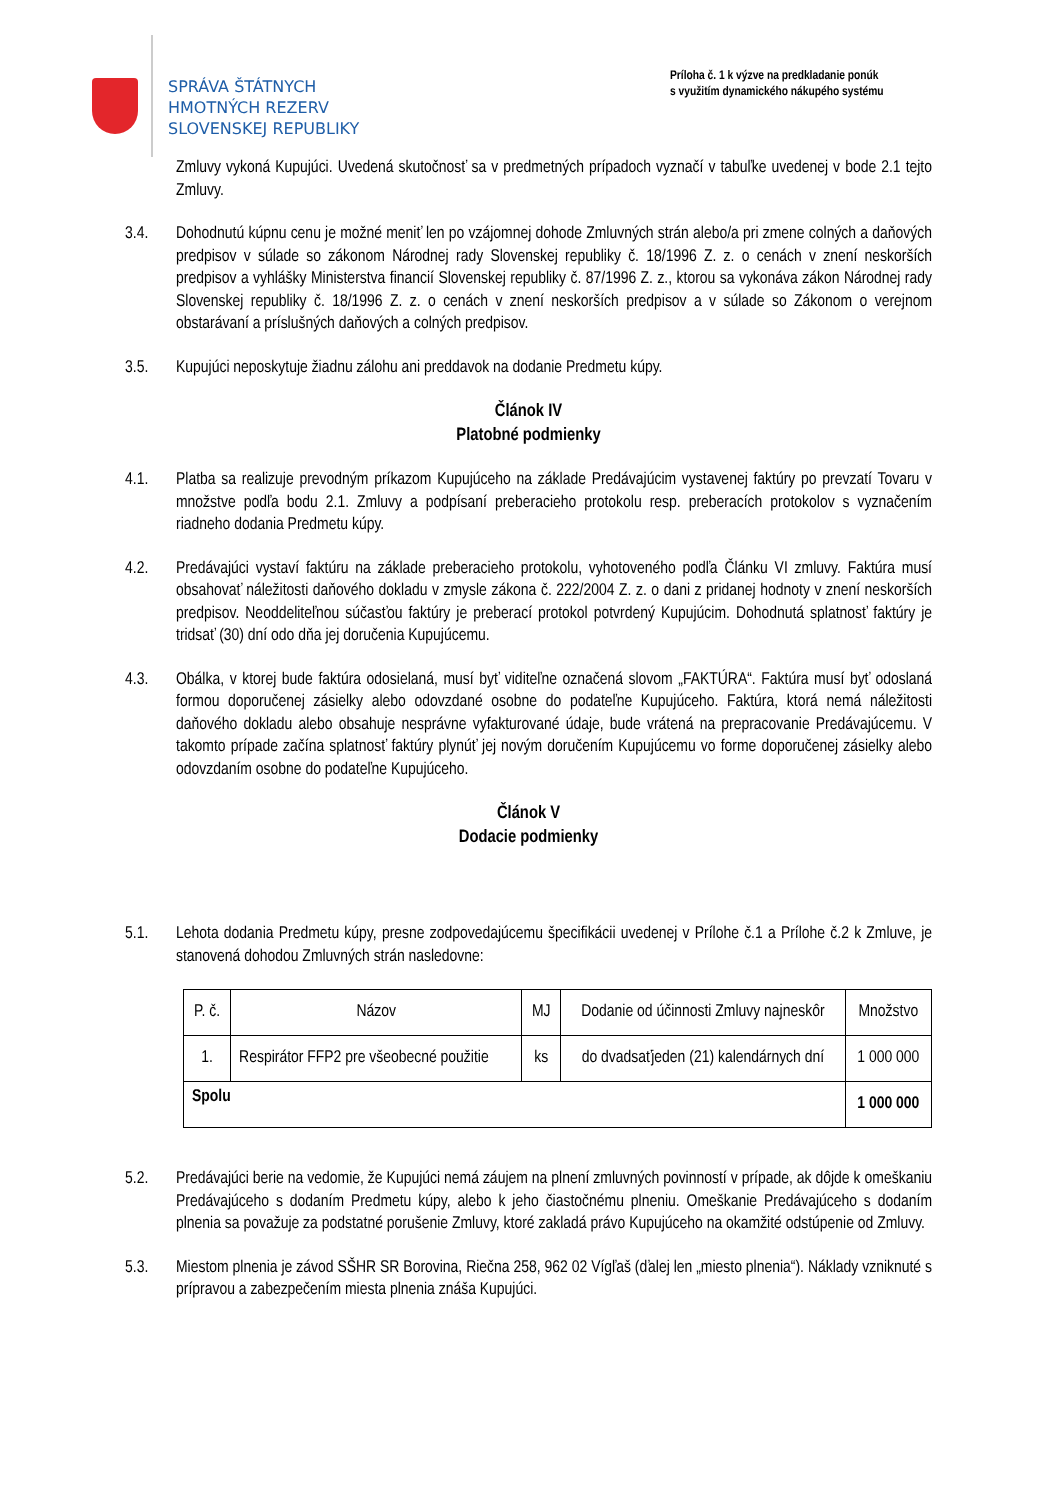SPRÁVA ŠTÁTNYCH
HMOTNÝCH REZERV
SLOVENSKEJ REPUBLIKY
Príloha č. 1 k výzve na predkladanie ponúk
s využitím dynamického nákupého systému
Zmluvy vykoná Kupujúci. Uvedená skutočnosť sa v predmetných prípadoch vyznačí v tabuľke uvedenej v bode 2.1 tejto Zmluvy.
3.4. Dohodnutú kúpnu cenu je možné meniť len po vzájomnej dohode Zmluvných strán alebo/a pri zmene colných a daňových predpisov v súlade so zákonom Národnej rady Slovenskej republiky č. 18/1996 Z. z. o cenách v znení neskorších predpisov a vyhlášky Ministerstva financií Slovenskej republiky č. 87/1996 Z. z., ktorou sa vykonáva zákon Národnej rady Slovenskej republiky č. 18/1996 Z. z. o cenách v znení neskorších predpisov a v súlade so Zákonom o verejnom obstarávaní a príslušných daňových a colných predpisov.
3.5. Kupujúci neposkytuje žiadnu zálohu ani preddavok na dodanie Predmetu kúpy.
Článok IV
Platobné podmienky
4.1. Platba sa realizuje prevodným príkazom Kupujúceho na základe Predávajúcim vystavenej faktúry po prevzatí Tovaru v množstve podľa bodu 2.1. Zmluvy a podpísaní preberacieho protokolu resp. preberacích protokolov s vyznačením riadneho dodania Predmetu kúpy.
4.2. Predávajúci vystaví faktúru na základe preberacieho protokolu, vyhotoveného podľa Článku VI zmluvy. Faktúra musí obsahovať náležitosti daňového dokladu v zmysle zákona č. 222/2004 Z. z. o dani z pridanej hodnoty v znení neskorších predpisov. Neoddeliteľnou súčasťou faktúry je preberací protokol potvrdený Kupujúcim. Dohodnutá splatnosť faktúry je tridsať (30) dní odo dňa jej doručenia Kupujúcemu.
4.3. Obálka, v ktorej bude faktúra odosielaná, musí byť viditeľne označená slovom „FAKTÚRA“. Faktúra musí byť odoslaná formou doporučenej zásielky alebo odovzdané osobne do podateľne Kupujúceho. Faktúra, ktorá nemá náležitosti daňového dokladu alebo obsahuje nesprávne vyfakturované údaje, bude vrátená na prepracovanie Predávajúcemu. V takomto prípade začína splatnosť faktúry plynúť jej novým doručením Kupujúcemu vo forme doporučenej zásielky alebo odovzdaním osobne do podateľne Kupujúceho.
Článok V
Dodacie podmienky
5.1. Lehota dodania Predmetu kúpy, presne zodpovedajúcemu špecifikácii uvedenej v Prílohe č.1 a Prílohe č.2 k Zmluve, je stanovená dohodou Zmluvných strán nasledovne:
| P. č. | Názov | MJ | Dodanie od účinnosti Zmluvy najneskôr | Množstvo |
| 1. | Respirátor FFP2 pre všeobecné použitie | ks | do dvadsaťjeden (21) kalendárnych dní | 1 000 000 |
| Spolu | | | | 1 000 000 |
5.2. Predávajúci berie na vedomie, že Kupujúci nemá záujem na plnení zmluvných povinností v prípade, ak dôjde k omeškaniu Predávajúceho s dodaním Predmetu kúpy, alebo k jeho čiastočnému plneniu. Omeškanie Predávajúceho s dodaním plnenia sa považuje za podstatné porušenie Zmluvy, ktoré zakladá právo Kupujúceho na okamžité odstúpenie od Zmluvy.
5.3. Miestom plnenia je závod SŠHR SR Borovina, Riečna 258, 962 02 Vígľaš (ďalej len „miesto plnenia“). Náklady vzniknuté s prípravou a zabezpečením miesta plnenia znáša Kupujúci.